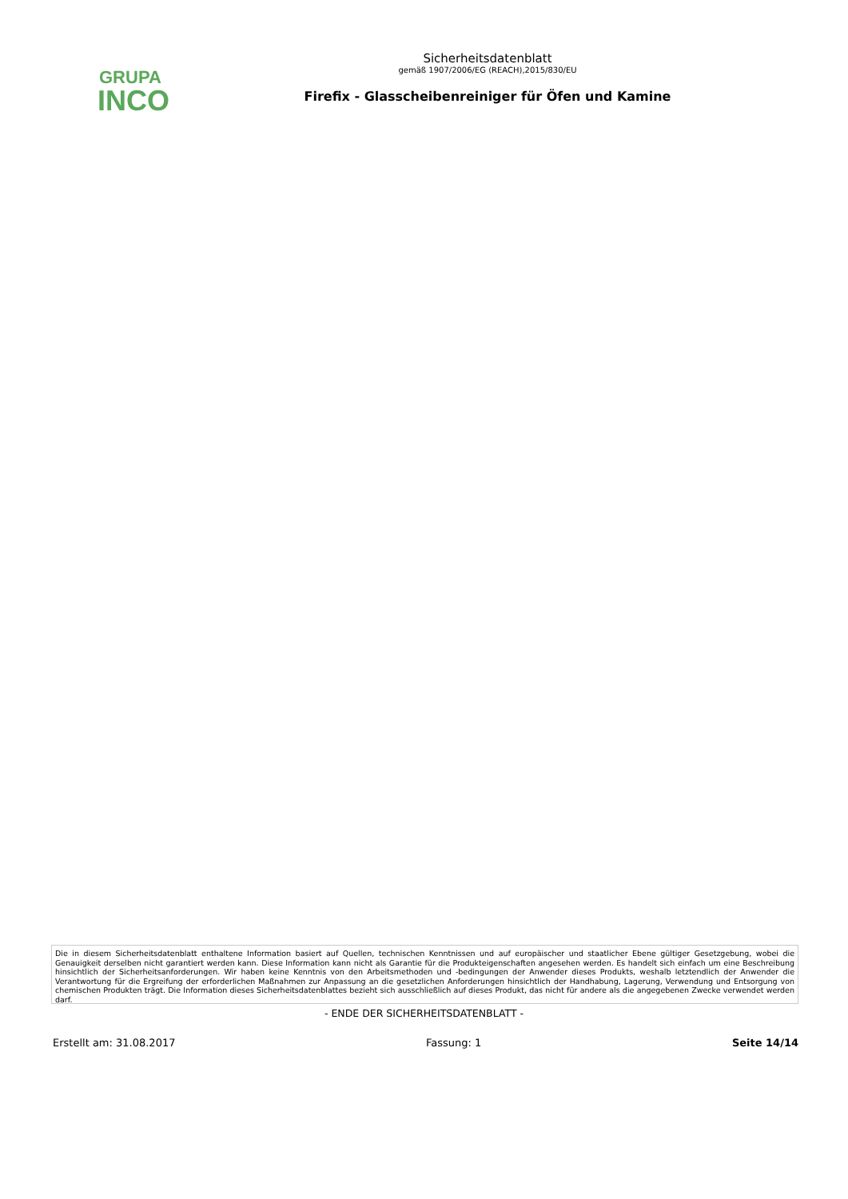GRUPA
INCO
Sicherheitsdatenblatt
gemäß 1907/2006/EG (REACH),2015/830/EU
Firefix - Glasscheibenreiniger für Öfen und Kamine
Die in diesem Sicherheitsdatenblatt enthaltene Information basiert auf Quellen, technischen Kenntnissen und auf europäischer und staatlicher Ebene gültiger Gesetzgebung, wobei die Genauigkeit derselben nicht garantiert werden kann. Diese Information kann nicht als Garantie für die Produkteigenschaften angesehen werden. Es handelt sich einfach um eine Beschreibung hinsichtlich der Sicherheitsanforderungen. Wir haben keine Kenntnis von den Arbeitsmethoden und -bedingungen der Anwender dieses Produkts, weshalb letztendlich der Anwender die Verantwortung für die Ergreifung der erforderlichen Maßnahmen zur Anpassung an die gesetzlichen Anforderungen hinsichtlich der Handhabung, Lagerung, Verwendung und Entsorgung von chemischen Produkten trägt. Die Information dieses Sicherheitsdatenblattes bezieht sich ausschließlich auf dieses Produkt, das nicht für andere als die angegebenen Zwecke verwendet werden darf.
- ENDE DER SICHERHEITSDATENBLATT -
Erstellt am: 31.08.2017 Fassung: 1 Seite 14/14